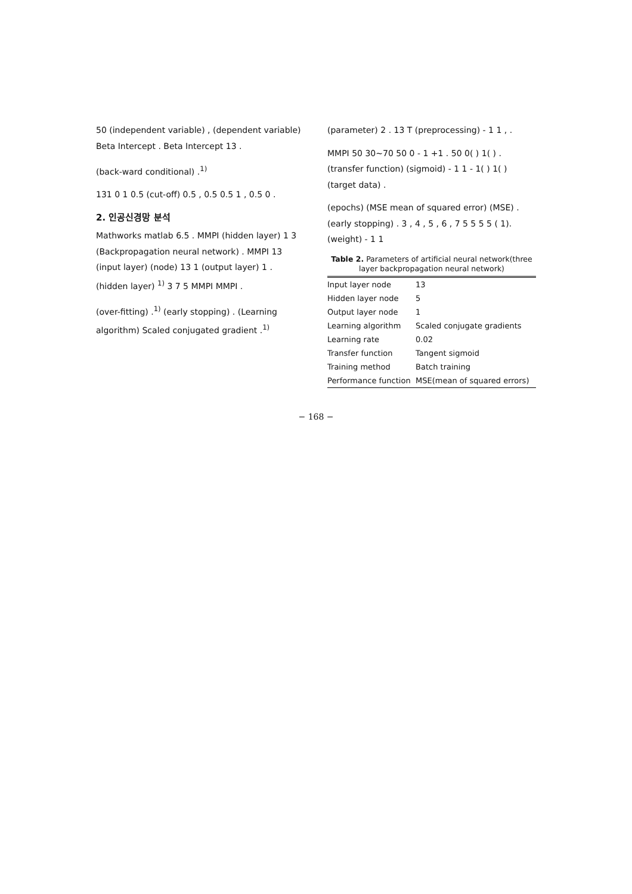50 (independent variable) , (dependent variable) Beta Intercept . Beta Intercept 13 .
(back-ward conditional) .<sup>1)</sup>
131 0 1 0.5 (cut-off) 0.5 , 0.5 0.5 1 , 0.5 0 .
2. 인공신경망 분석
Mathworks matlab 6.5 . MMPI (hidden layer) 1 3 (Backpropagation neural network) . MMPI 13 (input layer) (node) 13 1 (output layer) 1 . (hidden layer) <sup>1)</sup> 3 7 5 MMPI MMPI .
(over-fitting) .<sup>1)</sup> (early stopping) . (Learning algorithm) Scaled conjugated gradient .<sup>1)</sup>
(parameter) 2 . 13 T (preprocessing) - 1 1 , .
MMPI 50 30~70 50 0 - 1 +1 . 50 0( ) 1( ) . (transfer function) (sigmoid) - 1 1 - 1( ) 1( ) (target data) .
(epochs) (MSE mean of squared error) (MSE) . (early stopping) . 3 , 4 , 5 , 6 , 7 5 5 5 5 ( 1). (weight) - 1 1
Table 2. Parameters of artificial neural network(three layer backpropagation neural network)
| Input layer node | 13 |
| Hidden layer node | 5 |
| Output layer node | 1 |
| Learning algorithm | Scaled conjugate gradients |
| Learning rate | 0.02 |
| Transfer function | Tangent sigmoid |
| Training method | Batch training |
| Performance function | MSE(mean of squared errors) |
− 168 −